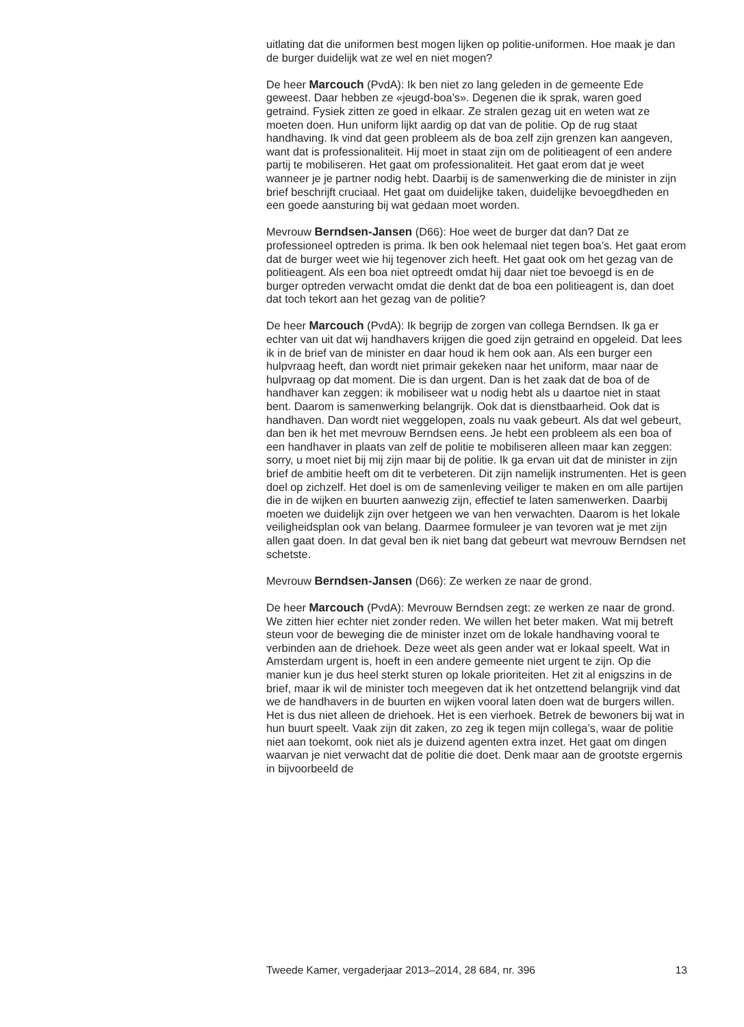uitlating dat die uniformen best mogen lijken op politie-uniformen. Hoe maak je dan de burger duidelijk wat ze wel en niet mogen?
De heer Marcouch (PvdA): Ik ben niet zo lang geleden in de gemeente Ede geweest. Daar hebben ze «jeugd-boa’s». Degenen die ik sprak, waren goed getraind. Fysiek zitten ze goed in elkaar. Ze stralen gezag uit en weten wat ze moeten doen. Hun uniform lijkt aardig op dat van de politie. Op de rug staat handhaving. Ik vind dat geen probleem als de boa zelf zijn grenzen kan aangeven, want dat is professionaliteit. Hij moet in staat zijn om de politieagent of een andere partij te mobiliseren. Het gaat om professionaliteit. Het gaat erom dat je weet wanneer je je partner nodig hebt. Daarbij is de samenwerking die de minister in zijn brief beschrijft cruciaal. Het gaat om duidelijke taken, duidelijke bevoegdheden en een goede aansturing bij wat gedaan moet worden.
Mevrouw Berndsen-Jansen (D66): Hoe weet de burger dat dan? Dat ze professioneel optreden is prima. Ik ben ook helemaal niet tegen boa’s. Het gaat erom dat de burger weet wie hij tegenover zich heeft. Het gaat ook om het gezag van de politieagent. Als een boa niet optreedt omdat hij daar niet toe bevoegd is en de burger optreden verwacht omdat die denkt dat de boa een politieagent is, dan doet dat toch tekort aan het gezag van de politie?
De heer Marcouch (PvdA): Ik begrijp de zorgen van collega Berndsen. Ik ga er echter van uit dat wij handhavers krijgen die goed zijn getraind en opgeleid. Dat lees ik in de brief van de minister en daar houd ik hem ook aan. Als een burger een hulpvraag heeft, dan wordt niet primair gekeken naar het uniform, maar naar de hulpvraag op dat moment. Die is dan urgent. Dan is het zaak dat de boa of de handhaver kan zeggen: ik mobiliseer wat u nodig hebt als u daartoe niet in staat bent. Daarom is samenwerking belangrijk. Ook dat is dienstbaarheid. Ook dat is handhaven. Dan wordt niet weggelopen, zoals nu vaak gebeurt. Als dat wel gebeurt, dan ben ik het met mevrouw Berndsen eens. Je hebt een probleem als een boa of een handhaver in plaats van zelf de politie te mobiliseren alleen maar kan zeggen: sorry, u moet niet bij mij zijn maar bij de politie. Ik ga ervan uit dat de minister in zijn brief de ambitie heeft om dit te verbeteren. Dit zijn namelijk instrumenten. Het is geen doel op zichzelf. Het doel is om de samenleving veiliger te maken en om alle partijen die in de wijken en buurten aanwezig zijn, effectief te laten samenwerken. Daarbij moeten we duidelijk zijn over hetgeen we van hen verwachten. Daarom is het lokale veiligheidsplan ook van belang. Daarmee formuleer je van tevoren wat je met zijn allen gaat doen. In dat geval ben ik niet bang dat gebeurt wat mevrouw Berndsen net schetste.
Mevrouw Berndsen-Jansen (D66): Ze werken ze naar de grond.
De heer Marcouch (PvdA): Mevrouw Berndsen zegt: ze werken ze naar de grond. We zitten hier echter niet zonder reden. We willen het beter maken. Wat mij betreft steun voor de beweging die de minister inzet om de lokale handhaving vooral te verbinden aan de driehoek. Deze weet als geen ander wat er lokaal speelt. Wat in Amsterdam urgent is, hoeft in een andere gemeente niet urgent te zijn. Op die manier kun je dus heel sterkt sturen op lokale prioriteiten. Het zit al enigszins in de brief, maar ik wil de minister toch meegeven dat ik het ontzettend belangrijk vind dat we de handhavers in de buurten en wijken vooral laten doen wat de burgers willen. Het is dus niet alleen de driehoek. Het is een vierhoek. Betrek de bewoners bij wat in hun buurt speelt. Vaak zijn dit zaken, zo zeg ik tegen mijn collega’s, waar de politie niet aan toekomt, ook niet als je duizend agenten extra inzet. Het gaat om dingen waarvan je niet verwacht dat de politie die doet. Denk maar aan de grootste ergernis in bijvoorbeeld de
Tweede Kamer, vergaderjaar 2013–2014, 28 684, nr. 396 13